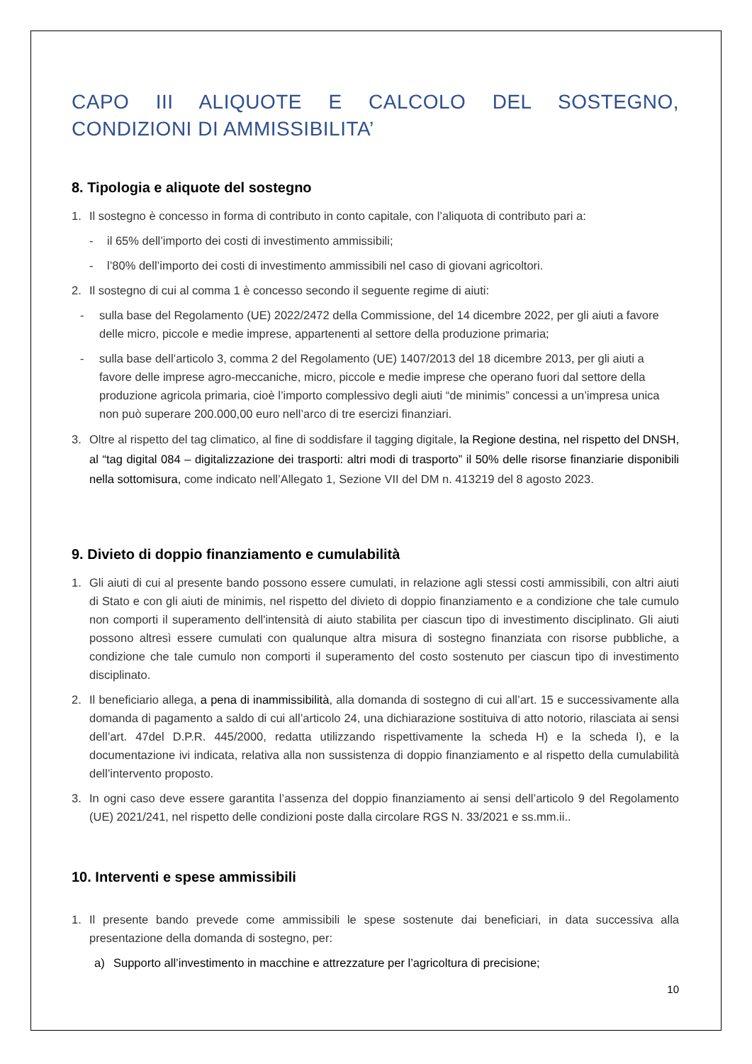CAPO III ALIQUOTE E CALCOLO DEL SOSTEGNO, CONDIZIONI DI AMMISSIBILITA’
8. Tipologia e aliquote del sostegno
1. Il sostegno è concesso in forma di contributo in conto capitale, con l’aliquota di contributo pari a:
- il 65% dell’importo dei costi di investimento ammissibili;
- l’80% dell’importo dei costi di investimento ammissibili nel caso di giovani agricoltori.
2. Il sostegno di cui al comma 1 è concesso secondo il seguente regime di aiuti:
- sulla base del Regolamento (UE) 2022/2472 della Commissione, del 14 dicembre 2022, per gli aiuti a favore delle micro, piccole e medie imprese, appartenenti al settore della produzione primaria;
- sulla base dell’articolo 3, comma 2 del Regolamento (UE) 1407/2013 del 18 dicembre 2013, per gli aiuti a favore delle imprese agro-meccaniche, micro, piccole e medie imprese che operano fuori dal settore della produzione agricola primaria, cioè l’importo complessivo degli aiuti “de minimis” concessi a un’impresa unica non può superare 200.000,00 euro nell’arco di tre esercizi finanziari.
3. Oltre al rispetto del tag climatico, al fine di soddisfare il tagging digitale, la Regione destina, nel rispetto del DNSH, al “tag digital 084 – digitalizzazione dei trasporti: altri modi di trasporto” il 50% delle risorse finanziarie disponibili nella sottomisura, come indicato nell’Allegato 1, Sezione VII del DM n. 413219 del 8 agosto 2023.
9. Divieto di doppio finanziamento e cumulabilità
1. Gli aiuti di cui al presente bando possono essere cumulati, in relazione agli stessi costi ammissibili, con altri aiuti di Stato e con gli aiuti de minimis, nel rispetto del divieto di doppio finanziamento e a condizione che tale cumulo non comporti il superamento dell'intensità di aiuto stabilita per ciascun tipo di investimento disciplinato. Gli aiuti possono altresì essere cumulati con qualunque altra misura di sostegno finanziata con risorse pubbliche, a condizione che tale cumulo non comporti il superamento del costo sostenuto per ciascun tipo di investimento disciplinato.
2. Il beneficiario allega, a pena di inammissibilità, alla domanda di sostegno di cui all’art. 15 e successivamente alla domanda di pagamento a saldo di cui all’articolo 24, una dichiarazione sostituiva di atto notorio, rilasciata ai sensi dell’art. 47del D.P.R. 445/2000, redatta utilizzando rispettivamente la scheda H) e la scheda I), e la documentazione ivi indicata, relativa alla non sussistenza di doppio finanziamento e al rispetto della cumulabilità dell’intervento proposto.
3. In ogni caso deve essere garantita l’assenza del doppio finanziamento ai sensi dell’articolo 9 del Regolamento (UE) 2021/241, nel rispetto delle condizioni poste dalla circolare RGS N. 33/2021 e ss.mm.ii..
10. Interventi e spese ammissibili
1. Il presente bando prevede come ammissibili le spese sostenute dai beneficiari, in data successiva alla presentazione della domanda di sostegno, per:
a) Supporto all’investimento in macchine e attrezzature per l’agricoltura di precisione;
10